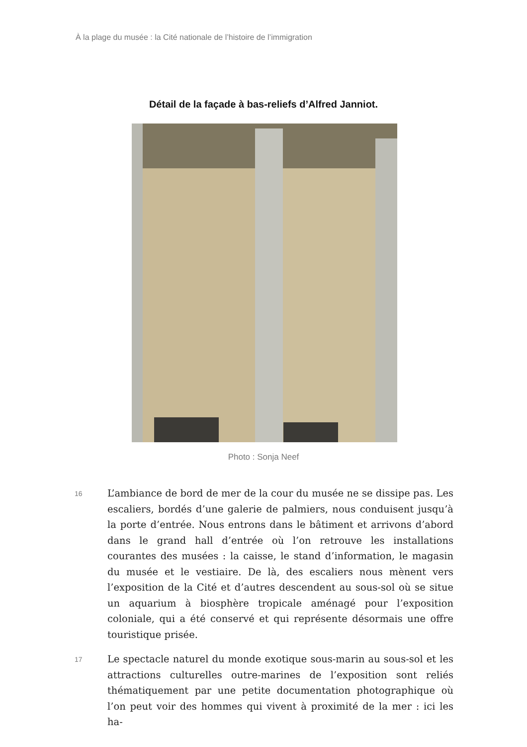À la plage du musée : la Cité nationale de l’histoire de l’immigration
Détail de la façade à bas-reliefs d’Alfred Janniot.
Photo : Sonja Neef
16
L’ambiance de bord de mer de la cour du musée ne se dissipe pas. Les escaliers, bordés d’une galerie de palmiers, nous conduisent jusqu’à la porte d’entrée. Nous entrons dans le bâtiment et arrivons d’abord dans le grand hall d’entrée où l’on retrouve les installations courantes des musées : la caisse, le stand d’information, le magasin du musée et le vestiaire. De là, des escaliers nous mènent vers l’exposition de la Cité et d’autres descendent au sous-sol où se situe un aquarium à biosphère tropicale aménagé pour l’exposition coloniale, qui a été conservé et qui représente désormais une offre touristique prisée.
17
Le spectacle naturel du monde exotique sous-marin au sous-sol et les attractions culturelles outre-marines de l’exposition sont reliés thématiquement par une petite documentation photographique où l’on peut voir des hommes qui vivent à proximité de la mer : ici les ha-